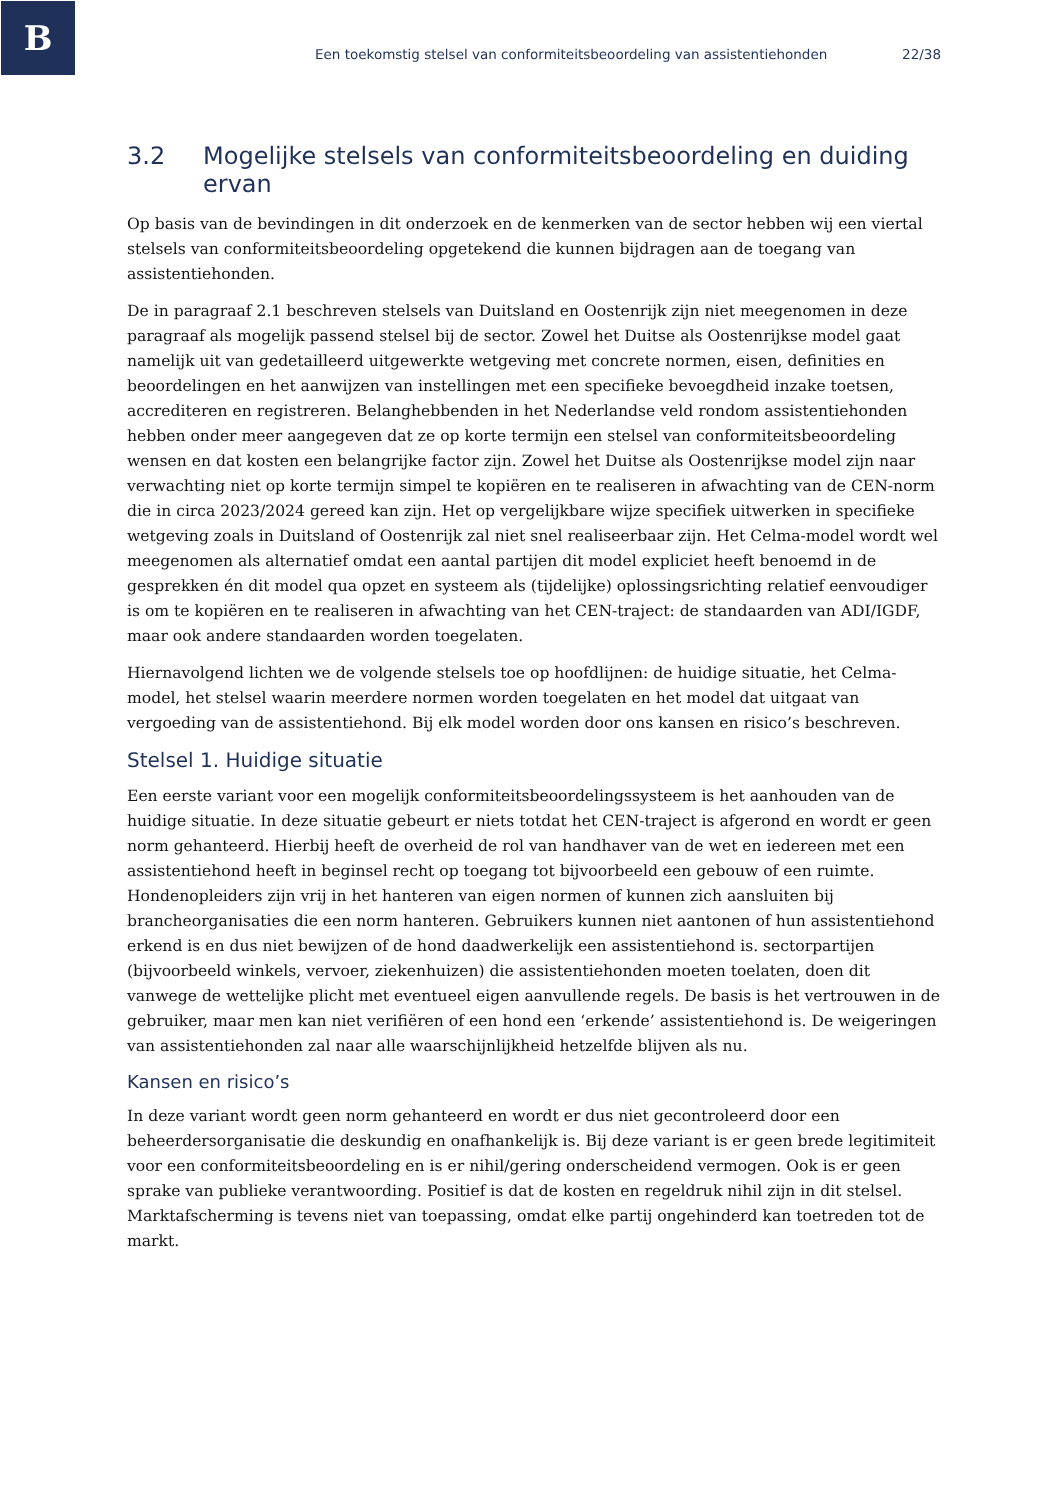B
Een toekomstig stelsel van conformiteitsbeoordeling van assistentiehonden 22/38
3.2 Mogelijke stelsels van conformiteitsbeoordeling en duiding ervan
Op basis van de bevindingen in dit onderzoek en de kenmerken van de sector hebben wij een viertal stelsels van conformiteitsbeoordeling opgetekend die kunnen bijdragen aan de toegang van assistentiehonden.
De in paragraaf 2.1 beschreven stelsels van Duitsland en Oostenrijk zijn niet meegenomen in deze paragraaf als mogelijk passend stelsel bij de sector. Zowel het Duitse als Oostenrijkse model gaat namelijk uit van gedetailleerd uitgewerkte wetgeving met concrete normen, eisen, definities en beoordelingen en het aanwijzen van instellingen met een specifieke bevoegdheid inzake toetsen, accrediteren en registreren. Belanghebbenden in het Nederlandse veld rondom assistentiehonden hebben onder meer aangegeven dat ze op korte termijn een stelsel van conformiteitsbeoordeling wensen en dat kosten een belangrijke factor zijn. Zowel het Duitse als Oostenrijkse model zijn naar verwachting niet op korte termijn simpel te kopiëren en te realiseren in afwachting van de CEN-norm die in circa 2023/2024 gereed kan zijn. Het op vergelijkbare wijze specifiek uitwerken in specifieke wetgeving zoals in Duitsland of Oostenrijk zal niet snel realiseerbaar zijn. Het Celma-model wordt wel meegenomen als alternatief omdat een aantal partijen dit model expliciet heeft benoemd in de gesprekken én dit model qua opzet en systeem als (tijdelijke) oplossingsrichting relatief eenvoudiger is om te kopiëren en te realiseren in afwachting van het CEN-traject: de standaarden van ADI/IGDF, maar ook andere standaarden worden toegelaten.
Hiernavolgend lichten we de volgende stelsels toe op hoofdlijnen: de huidige situatie, het Celma-model, het stelsel waarin meerdere normen worden toegelaten en het model dat uitgaat van vergoeding van de assistentiehond. Bij elk model worden door ons kansen en risico’s beschreven.
Stelsel 1. Huidige situatie
Een eerste variant voor een mogelijk conformiteitsbeoordelingssysteem is het aanhouden van de huidige situatie. In deze situatie gebeurt er niets totdat het CEN-traject is afgerond en wordt er geen norm gehanteerd. Hierbij heeft de overheid de rol van handhaver van de wet en iedereen met een assistentiehond heeft in beginsel recht op toegang tot bijvoorbeeld een gebouw of een ruimte. Hondenopleiders zijn vrij in het hanteren van eigen normen of kunnen zich aansluiten bij brancheorganisaties die een norm hanteren. Gebruikers kunnen niet aantonen of hun assistentiehond erkend is en dus niet bewijzen of de hond daadwerkelijk een assistentiehond is. sectorpartijen (bijvoorbeeld winkels, vervoer, ziekenhuizen) die assistentiehonden moeten toelaten, doen dit vanwege de wettelijke plicht met eventueel eigen aanvullende regels. De basis is het vertrouwen in de gebruiker, maar men kan niet verifiëren of een hond een ‘erkende’ assistentiehond is. De weigeringen van assistentiehonden zal naar alle waarschijnlijkheid hetzelfde blijven als nu.
Kansen en risico’s
In deze variant wordt geen norm gehanteerd en wordt er dus niet gecontroleerd door een beheerdersorganisatie die deskundig en onafhankelijk is. Bij deze variant is er geen brede legitimiteit voor een conformiteitsbeoordeling en is er nihil/gering onderscheidend vermogen. Ook is er geen sprake van publieke verantwoording. Positief is dat de kosten en regeldruk nihil zijn in dit stelsel. Marktafscherming is tevens niet van toepassing, omdat elke partij ongehinderd kan toetreden tot de markt.